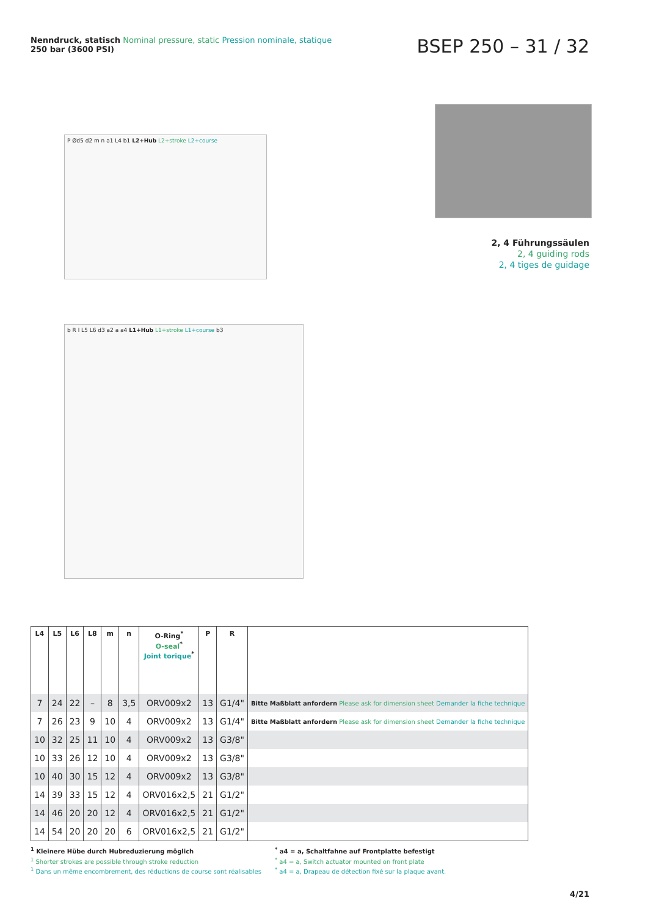Nenndruck, statisch Nominal pressure, static Pression nominale, statique
250 bar (3600 PSI)
BSEP 250 – 31 / 32
P Ød5 d2 m n a1 L4 b1 L2+Hub L2+stroke L2+course
2, 4 Führungssäulen
2, 4 guiding rods
2, 4 tiges de guidage
b R l L5 L6 d3 a2 a a4 L1+Hub L1+stroke L1+course b3
| L4 | L5 | L6 | L8 | m | n | O-Ring<sup>*</sup> O-seal<sup>*</sup> Joint torique<sup>*</sup> | P | R | |
| --- | --- | --- | --- | --- | --- | --- | --- | --- | --- |
| 7 | 24 | 22 | – | 8 | 3,5 | ORV009x2 | 13 | G1/4" | Bitte Maßblatt anfordern Please ask for dimension sheet Demander la fiche technique |
| 7 | 26 | 23 | 9 | 10 | 4 | ORV009x2 | 13 | G1/4" | Bitte Maßblatt anfordern Please ask for dimension sheet Demander la fiche technique |
| 10 | 32 | 25 | 11 | 10 | 4 | ORV009x2 | 13 | G3/8" | |
| 10 | 33 | 26 | 12 | 10 | 4 | ORV009x2 | 13 | G3/8" | |
| 10 | 40 | 30 | 15 | 12 | 4 | ORV009x2 | 13 | G3/8" | |
| 14 | 39 | 33 | 15 | 12 | 4 | ORV016x2,5 | 21 | G1/2" | |
| 14 | 46 | 20 | 20 | 12 | 4 | ORV016x2,5 | 21 | G1/2" | |
| 14 | 54 | 20 | 20 | 20 | 6 | ORV016x2,5 | 21 | G1/2" | |
<sup>1</sup> Kleinere Hübe durch Hubreduzierung möglich
<sup>1</sup> Shorter strokes are possible through stroke reduction
<sup>1</sup> Dans un même encombrement, des réductions de course sont réalisables
<sup>*</sup> a4 = a, Schaltfahne auf Frontplatte befestigt
<sup>*</sup> a4 = a, Switch actuator mounted on front plate
<sup>*</sup> a4 = a, Drapeau de détection fixé sur la plaque avant.
4/21